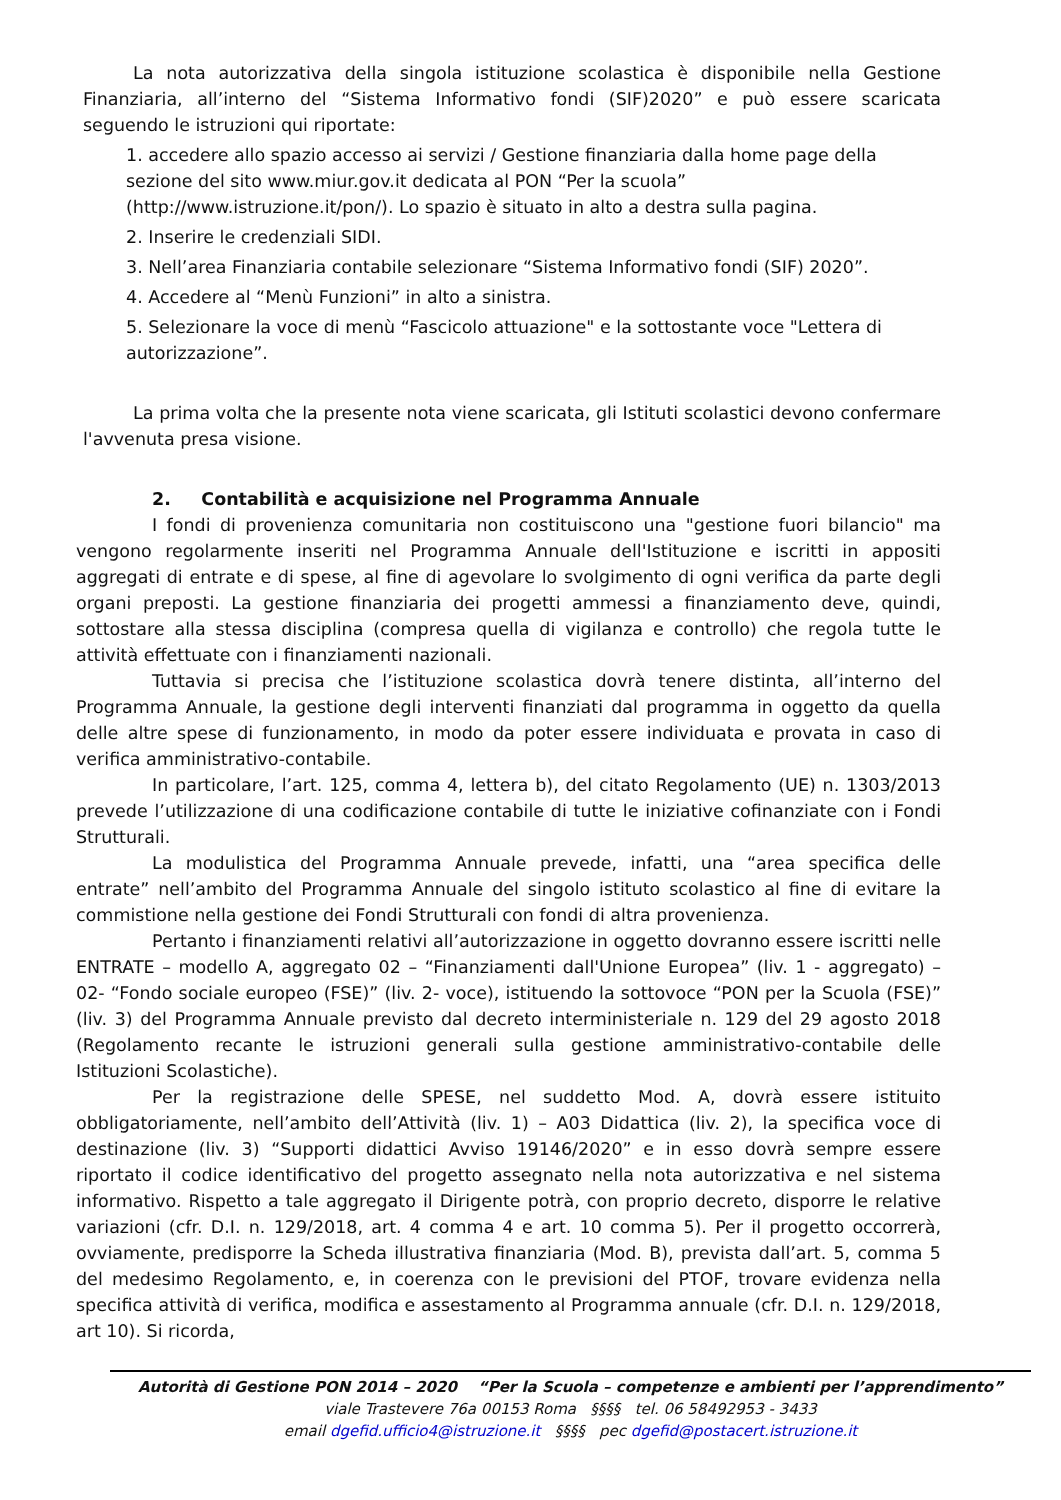La nota autorizzativa della singola istituzione scolastica è disponibile nella Gestione Finanziaria, all’interno del “Sistema Informativo fondi (SIF)2020” e può essere scaricata seguendo le istruzioni qui riportate:
1. accedere allo spazio accesso ai servizi / Gestione finanziaria dalla home page della sezione del sito www.miur.gov.it dedicata al PON “Per la scuola” (http://www.istruzione.it/pon/). Lo spazio è situato in alto a destra sulla pagina.
2. Inserire le credenziali SIDI.
3. Nell’area Finanziaria contabile selezionare “Sistema Informativo fondi (SIF) 2020”.
4. Accedere al “Menù Funzioni” in alto a sinistra.
5. Selezionare la voce di menù “Fascicolo attuazione" e la sottostante voce "Lettera di autorizzazione”.
La prima volta che la presente nota viene scaricata, gli Istituti scolastici devono confermare l'avvenuta presa visione.
2. Contabilità e acquisizione nel Programma Annuale
I fondi di provenienza comunitaria non costituiscono una "gestione fuori bilancio" ma vengono regolarmente inseriti nel Programma Annuale dell'Istituzione e iscritti in appositi aggregati di entrate e di spese, al fine di agevolare lo svolgimento di ogni verifica da parte degli organi preposti. La gestione finanziaria dei progetti ammessi a finanziamento deve, quindi, sottostare alla stessa disciplina (compresa quella di vigilanza e controllo) che regola tutte le attività effettuate con i finanziamenti nazionali.
Tuttavia si precisa che l’istituzione scolastica dovrà tenere distinta, all’interno del Programma Annuale, la gestione degli interventi finanziati dal programma in oggetto da quella delle altre spese di funzionamento, in modo da poter essere individuata e provata in caso di verifica amministrativo-contabile.
In particolare, l’art. 125, comma 4, lettera b), del citato Regolamento (UE) n. 1303/2013 prevede l’utilizzazione di una codificazione contabile di tutte le iniziative cofinanziate con i Fondi Strutturali.
La modulistica del Programma Annuale prevede, infatti, una “area specifica delle entrate” nell’ambito del Programma Annuale del singolo istituto scolastico al fine di evitare la commistione nella gestione dei Fondi Strutturali con fondi di altra provenienza.
Pertanto i finanziamenti relativi all’autorizzazione in oggetto dovranno essere iscritti nelle ENTRATE – modello A, aggregato 02 – “Finanziamenti dall'Unione Europea” (liv. 1 - aggregato) – 02- “Fondo sociale europeo (FSE)” (liv. 2- voce), istituendo la sottovoce “PON per la Scuola (FSE)” (liv. 3) del Programma Annuale previsto dal decreto interministeriale n. 129 del 29 agosto 2018 (Regolamento recante le istruzioni generali sulla gestione amministrativo-contabile delle Istituzioni Scolastiche).
Per la registrazione delle SPESE, nel suddetto Mod. A, dovrà essere istituito obbligatoriamente, nell’ambito dell’Attività (liv. 1) – A03 Didattica (liv. 2), la specifica voce di destinazione (liv. 3) “Supporti didattici Avviso 19146/2020” e in esso dovrà sempre essere riportato il codice identificativo del progetto assegnato nella nota autorizzativa e nel sistema informativo. Rispetto a tale aggregato il Dirigente potrà, con proprio decreto, disporre le relative variazioni (cfr. D.I. n. 129/2018, art. 4 comma 4 e art. 10 comma 5). Per il progetto occorrerà, ovviamente, predisporre la Scheda illustrativa finanziaria (Mod. B), prevista dall’art. 5, comma 5 del medesimo Regolamento, e, in coerenza con le previsioni del PTOF, trovare evidenza nella specifica attività di verifica, modifica e assestamento al Programma annuale (cfr. D.I. n. 129/2018, art 10). Si ricorda,
Autorità di Gestione PON 2014 – 2020 “Per la Scuola – competenze e ambienti per l’apprendimento”
viale Trastevere 76a 00153 Roma §§§§ tel. 06 58492953 - 3433
email dgefid.ufficio4@istruzione.it §§§§ pec dgefid@postacert.istruzione.it